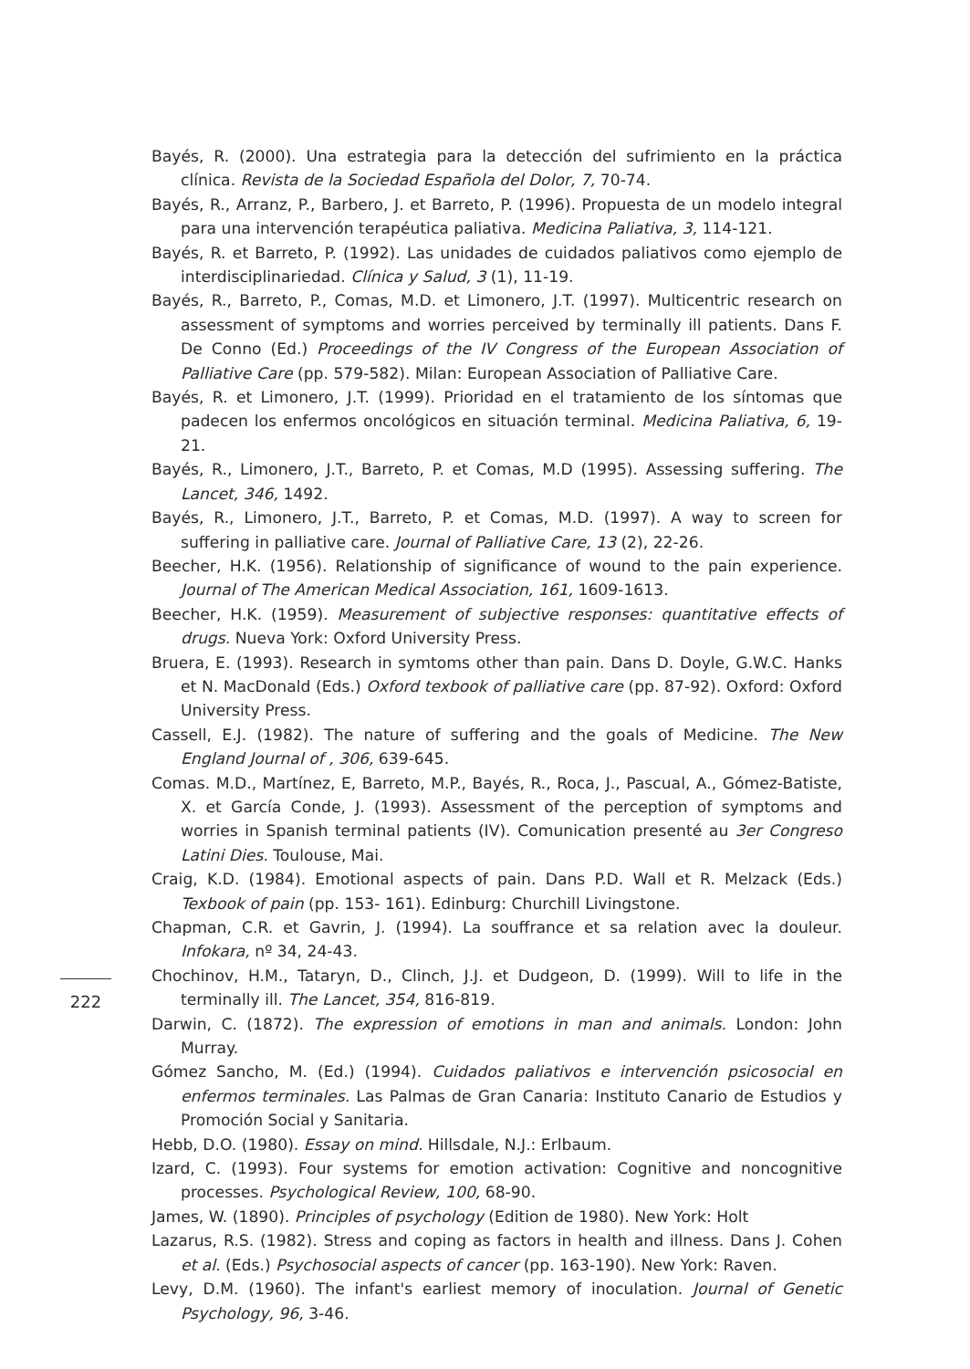Bayés, R. (2000). Una estrategia para la detección del sufrimiento en la práctica clínica. Revista de la Sociedad Española del Dolor, 7, 70-74.
Bayés, R., Arranz, P., Barbero, J. et Barreto, P. (1996). Propuesta de un modelo integral para una intervención terapéutica paliativa. Medicina Paliativa, 3, 114-121.
Bayés, R. et Barreto, P. (1992). Las unidades de cuidados paliativos como ejemplo de interdisciplinariedad. Clínica y Salud, 3 (1), 11-19.
Bayés, R., Barreto, P., Comas, M.D. et Limonero, J.T. (1997). Multicentric research on assessment of symptoms and worries perceived by terminally ill patients. Dans F. De Conno (Ed.) Proceedings of the IV Congress of the European Association of Palliative Care (pp. 579-582). Milan: European Association of Palliative Care.
Bayés, R. et Limonero, J.T. (1999). Prioridad en el tratamiento de los síntomas que padecen los enfermos oncológicos en situación terminal. Medicina Paliativa, 6, 19-21.
Bayés, R., Limonero, J.T., Barreto, P. et Comas, M.D (1995). Assessing suffering. The Lancet, 346, 1492.
Bayés, R., Limonero, J.T., Barreto, P. et Comas, M.D. (1997). A way to screen for suffering in palliative care. Journal of Palliative Care, 13 (2), 22-26.
Beecher, H.K. (1956). Relationship of significance of wound to the pain experience. Journal of The American Medical Association, 161, 1609-1613.
Beecher, H.K. (1959). Measurement of subjective responses: quantitative effects of drugs. Nueva York: Oxford University Press.
Bruera, E. (1993). Research in symtoms other than pain. Dans D. Doyle, G.W.C. Hanks et N. MacDonald (Eds.) Oxford texbook of palliative care (pp. 87-92). Oxford: Oxford University Press.
Cassell, E.J. (1982). The nature of suffering and the goals of Medicine. The New England Journal of , 306, 639-645.
Comas. M.D., Martínez, E, Barreto, M.P., Bayés, R., Roca, J., Pascual, A., Gómez-Batiste, X. et García Conde, J. (1993). Assessment of the perception of symptoms and worries in Spanish terminal patients (IV). Comunication presenté au 3er Congreso Latini Dies. Toulouse, Mai.
Craig, K.D. (1984). Emotional aspects of pain. Dans P.D. Wall et R. Melzack (Eds.) Texbook of pain (pp. 153- 161). Edinburg: Churchill Livingstone.
Chapman, C.R. et Gavrin, J. (1994). La souffrance et sa relation avec la douleur. Infokara, nº 34, 24-43.
Chochinov, H.M., Tataryn, D., Clinch, J.J. et Dudgeon, D. (1999). Will to life in the terminally ill. The Lancet, 354, 816-819.
Darwin, C. (1872). The expression of emotions in man and animals. London: John Murray.
Gómez Sancho, M. (Ed.) (1994). Cuidados paliativos e intervención psicosocial en enfermos terminales. Las Palmas de Gran Canaria: Instituto Canario de Estudios y Promoción Social y Sanitaria.
Hebb, D.O. (1980). Essay on mind. Hillsdale, N.J.: Erlbaum.
Izard, C. (1993). Four systems for emotion activation: Cognitive and noncognitive processes. Psychological Review, 100, 68-90.
James, W. (1890). Principles of psychology (Edition de 1980). New York: Holt
Lazarus, R.S. (1982). Stress and coping as factors in health and illness. Dans J. Cohen et al. (Eds.) Psychosocial aspects of cancer (pp. 163-190). New York: Raven.
Levy, D.M. (1960). The infant's earliest memory of inoculation. Journal of Genetic Psychology, 96, 3-46.
222